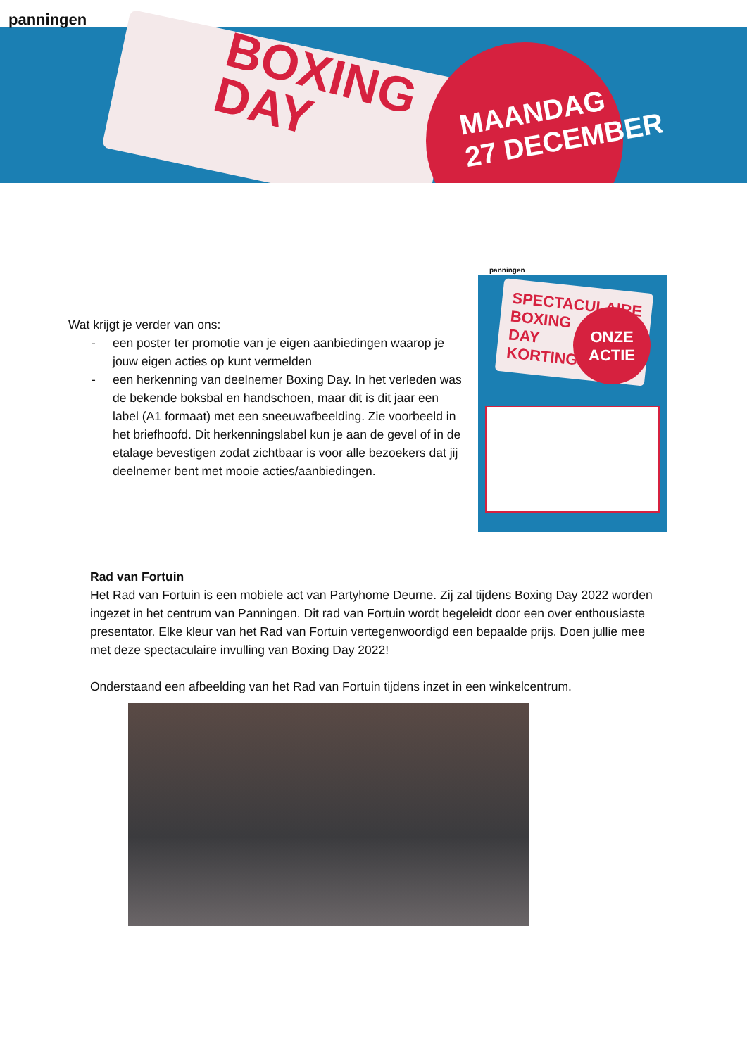panningen
BOXING
DAY
MAANDAG
27 DECEMBER
Wat krijgt je verder van ons:
- een poster ter promotie van je eigen aanbiedingen waarop je jouw eigen acties op kunt vermelden
- een herkenning van deelnemer Boxing Day. In het verleden was de bekende boksbal en handschoen, maar dit is dit jaar een label (A1 formaat) met een sneeuwafbeelding. Zie voorbeeld in het briefhoofd. Dit herkenningslabel kun je aan de gevel of in de etalage bevestigen zodat zichtbaar is voor alle bezoekers dat jij deelnemer bent met mooie acties/aanbiedingen.
panningen
SPECTACULAIRE
BOXING
DAY
KORTINGEN
ONZE
ACTIE
Rad van Fortuin
Het Rad van Fortuin is een mobiele act van Partyhome Deurne. Zij zal tijdens Boxing Day 2022 worden ingezet in het centrum van Panningen. Dit rad van Fortuin wordt begeleidt door een over enthousiaste presentator. Elke kleur van het Rad van Fortuin vertegenwoordigd een bepaalde prijs. Doen jullie mee met deze spectaculaire invulling van Boxing Day 2022!
Onderstaand een afbeelding van het Rad van Fortuin tijdens inzet in een winkelcentrum.